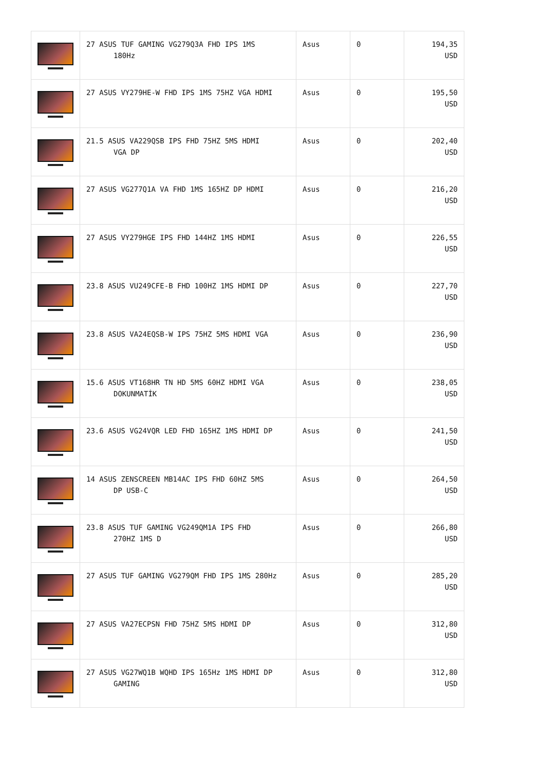| | 27 ASUS TUF GAMING VG279Q3A FHD IPS 1MS 180Hz | Asus | 0 | 194,35 USD |
| | 27 ASUS VY279HE-W FHD IPS 1MS 75HZ VGA HDMI | Asus | 0 | 195,50 USD |
| | 21.5 ASUS VA229QSB IPS FHD 75HZ 5MS HDMI VGA DP | Asus | 0 | 202,40 USD |
| | 27 ASUS VG277Q1A VA FHD 1MS 165HZ DP HDMI | Asus | 0 | 216,20 USD |
| | 27 ASUS VY279HGE IPS FHD 144HZ 1MS HDMI | Asus | 0 | 226,55 USD |
| | 23.8 ASUS VU249CFE-B FHD 100HZ 1MS HDMI DP | Asus | 0 | 227,70 USD |
| | 23.8 ASUS VA24EQSB-W IPS 75HZ 5MS HDMI VGA | Asus | 0 | 236,90 USD |
| | 15.6 ASUS VT168HR TN HD 5MS 60HZ HDMI VGA DOKUNMATİK | Asus | 0 | 238,05 USD |
| | 23.6 ASUS VG24VQR LED FHD 165HZ 1MS HDMI DP | Asus | 0 | 241,50 USD |
| | 14 ASUS ZENSCREEN MB14AC IPS FHD 60HZ 5MS DP USB-C | Asus | 0 | 264,50 USD |
| | 23.8 ASUS TUF GAMING VG249QM1A IPS FHD 270HZ 1MS D | Asus | 0 | 266,80 USD |
| | 27 ASUS TUF GAMING VG279QM FHD IPS 1MS 280Hz | Asus | 0 | 285,20 USD |
| | 27 ASUS VA27ECPSN FHD 75HZ 5MS HDMI DP | Asus | 0 | 312,80 USD |
| | 27 ASUS VG27WQ1B WQHD IPS 165Hz 1MS HDMI DP GAMING | Asus | 0 | 312,80 USD |